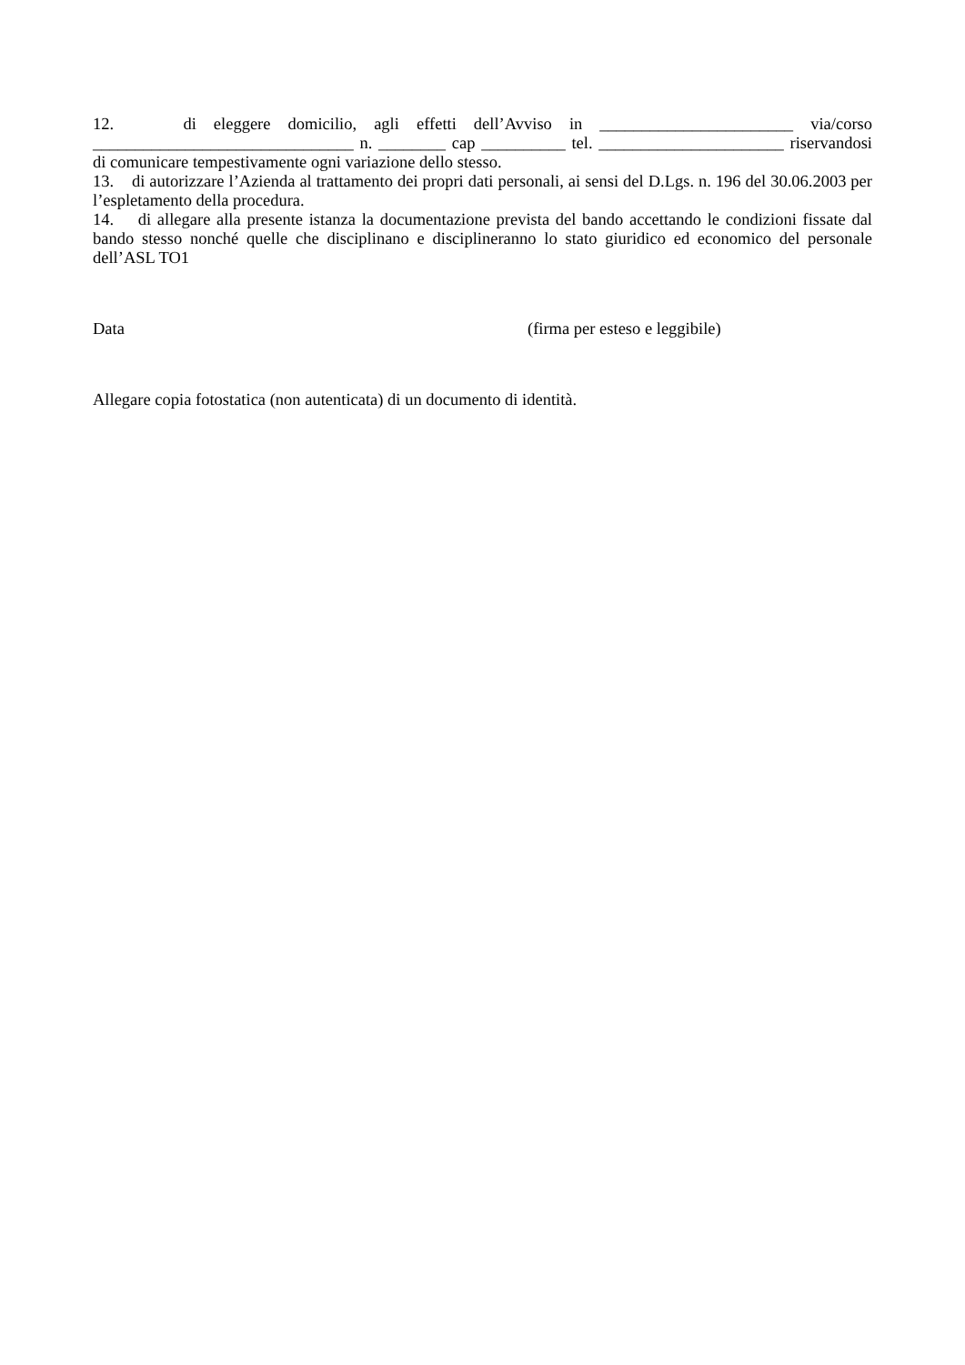12. di eleggere domicilio, agli effetti dell’Avviso in _______________________ via/corso _______________________________ n. ________ cap __________ tel. ______________________ riservandosi di comunicare tempestivamente ogni variazione dello stesso.
13. di autorizzare l’Azienda al trattamento dei propri dati personali, ai sensi del D.Lgs. n. 196 del 30.06.2003 per l’espletamento della procedura.
14. di allegare alla presente istanza la documentazione prevista del bando accettando le condizioni fissate dal bando stesso nonché quelle che disciplinano e disciplineranno lo stato giuridico ed economico del personale dell’ASL TO1
Data (firma per esteso e leggibile)
Allegare copia fotostatica (non autenticata) di un documento di identità.